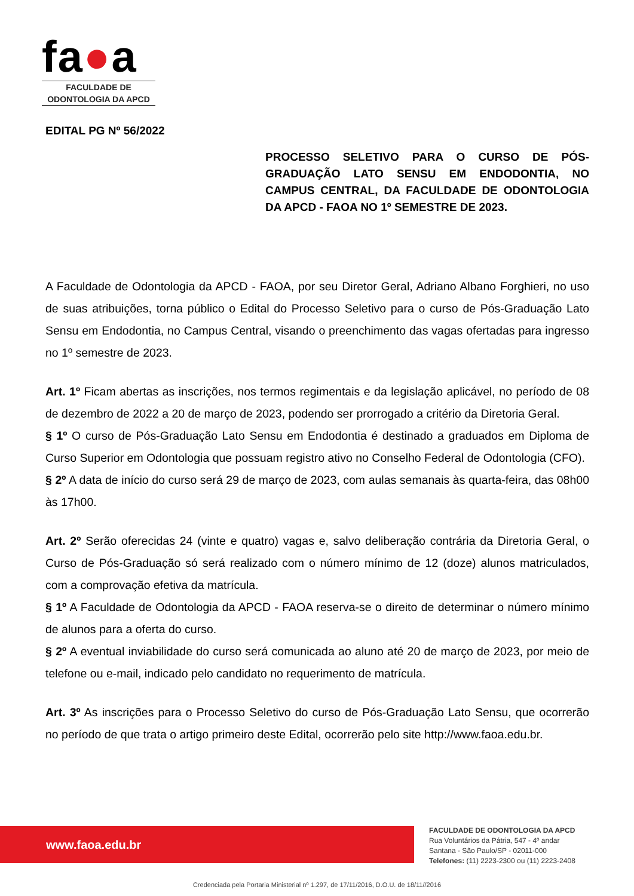fa●a
FACULDADE DE
ODONTOLOGIA DA APCD
EDITAL PG Nº 56/2022
PROCESSO SELETIVO PARA O CURSO DE PÓS-GRADUAÇÃO LATO SENSU EM ENDODONTIA, NO CAMPUS CENTRAL, DA FACULDADE DE ODONTOLOGIA DA APCD - FAOA NO 1º SEMESTRE DE 2023.
A Faculdade de Odontologia da APCD - FAOA, por seu Diretor Geral, Adriano Albano Forghieri, no uso de suas atribuições, torna público o Edital do Processo Seletivo para o curso de Pós-Graduação Lato Sensu em Endodontia, no Campus Central, visando o preenchimento das vagas ofertadas para ingresso no 1º semestre de 2023.
Art. 1º Ficam abertas as inscrições, nos termos regimentais e da legislação aplicável, no período de 08 de dezembro de 2022 a 20 de março de 2023, podendo ser prorrogado a critério da Diretoria Geral.
§ 1º O curso de Pós-Graduação Lato Sensu em Endodontia é destinado a graduados em Diploma de Curso Superior em Odontologia que possuam registro ativo no Conselho Federal de Odontologia (CFO).
§ 2º A data de início do curso será 29 de março de 2023, com aulas semanais às quarta-feira, das 08h00 às 17h00.
Art. 2º Serão oferecidas 24 (vinte e quatro) vagas e, salvo deliberação contrária da Diretoria Geral, o Curso de Pós-Graduação só será realizado com o número mínimo de 12 (doze) alunos matriculados, com a comprovação efetiva da matrícula.
§ 1º A Faculdade de Odontologia da APCD - FAOA reserva-se o direito de determinar o número mínimo de alunos para a oferta do curso.
§ 2º A eventual inviabilidade do curso será comunicada ao aluno até 20 de março de 2023, por meio de telefone ou e-mail, indicado pelo candidato no requerimento de matrícula.
Art. 3º As inscrições para o Processo Seletivo do curso de Pós-Graduação Lato Sensu, que ocorrerão no período de que trata o artigo primeiro deste Edital, ocorrerão pelo site http://www.faoa.edu.br.
www.faoa.edu.br
FACULDADE DE ODONTOLOGIA DA APCD
Rua Voluntários da Pátria, 547 - 4º andar
Santana - São Paulo/SP - 02011-000
Telefones: (11) 2223-2300 ou (11) 2223-2408
Credenciada pela Portaria Ministerial nº 1.297, de 17/11/2016, D.O.U. de 18/11//2016